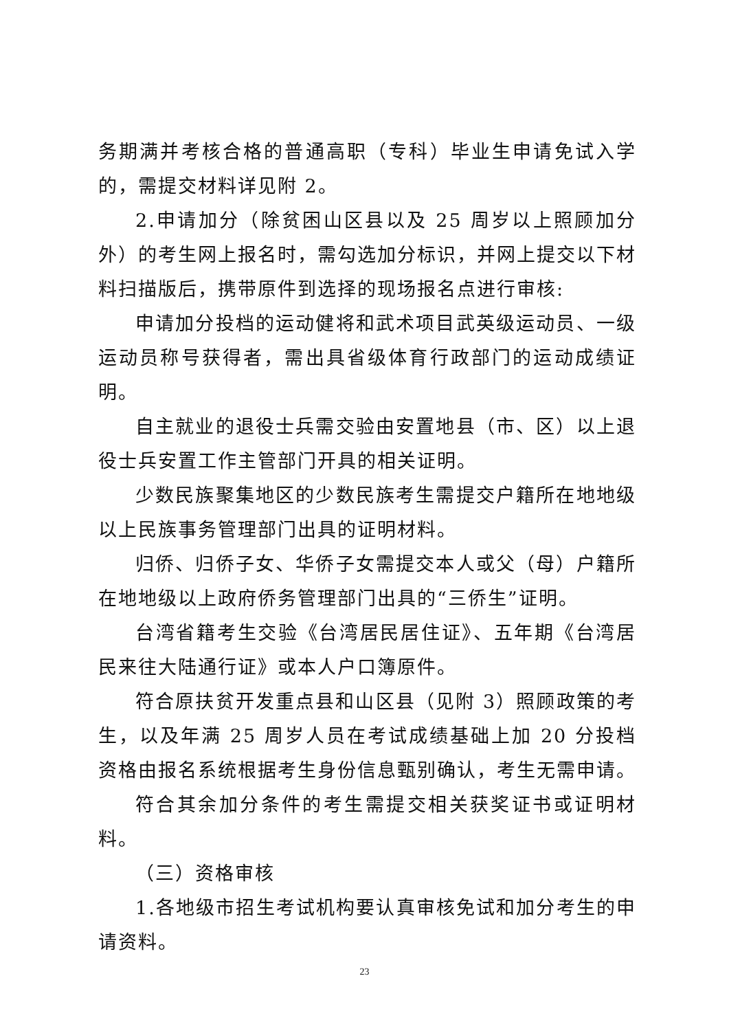务期满并考核合格的普通高职（专科）毕业生申请免试入学的，需提交材料详见附 2。
2.申请加分（除贫困山区县以及 25 周岁以上照顾加分外）的考生网上报名时，需勾选加分标识，并网上提交以下材料扫描版后，携带原件到选择的现场报名点进行审核:
申请加分投档的运动健将和武术项目武英级运动员、一级运动员称号获得者，需出具省级体育行政部门的运动成绩证明。
自主就业的退役士兵需交验由安置地县（市、区）以上退役士兵安置工作主管部门开具的相关证明。
少数民族聚集地区的少数民族考生需提交户籍所在地地级以上民族事务管理部门出具的证明材料。
归侨、归侨子女、华侨子女需提交本人或父（母）户籍所在地地级以上政府侨务管理部门出具的“三侨生”证明。
台湾省籍考生交验《台湾居民居住证》、五年期《台湾居民来往大陆通行证》或本人户口簿原件。
符合原扶贫开发重点县和山区县（见附 3）照顾政策的考生，以及年满 25 周岁人员在考试成绩基础上加 20 分投档资格由报名系统根据考生身份信息甄别确认，考生无需申请。
符合其余加分条件的考生需提交相关获奖证书或证明材料。
（三）资格审核
1.各地级市招生考试机构要认真审核免试和加分考生的申请资料。
23